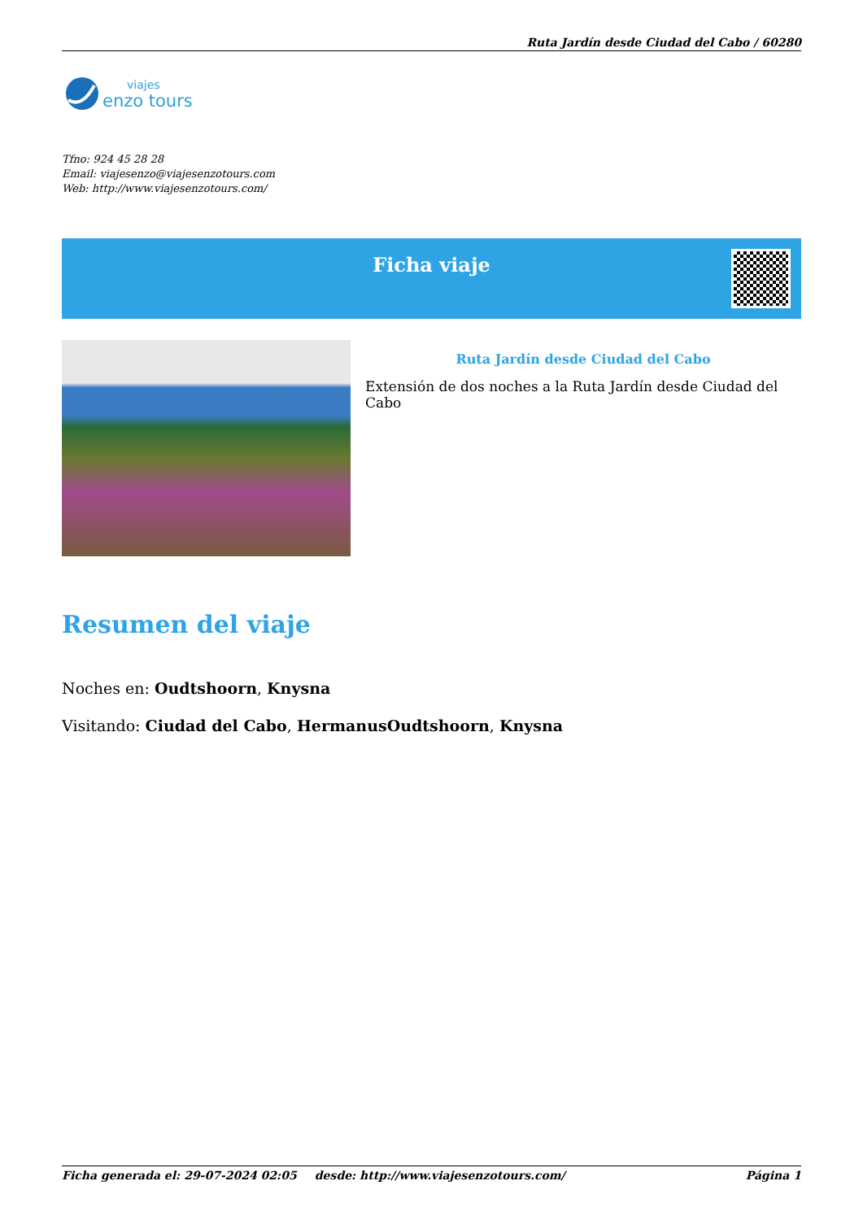Ruta Jardín desde Ciudad del Cabo / 60280
viajes
enzo tours
Tfno: 924 45 28 28
Email: viajesenzo@viajesenzotours.com
Web: http://www.viajesenzotours.com/
Ficha viaje
Ruta Jardín desde Ciudad del Cabo
Extensión de dos noches a la Ruta Jardín desde Ciudad del Cabo
Resumen del viaje
Noches en: Oudtshoorn, Knysna
Visitando: Ciudad del Cabo, HermanusOudtshoorn, Knysna
Ficha generada el: 29-07-2024 02:05 desde: http://www.viajesenzotours.com/ Página 1